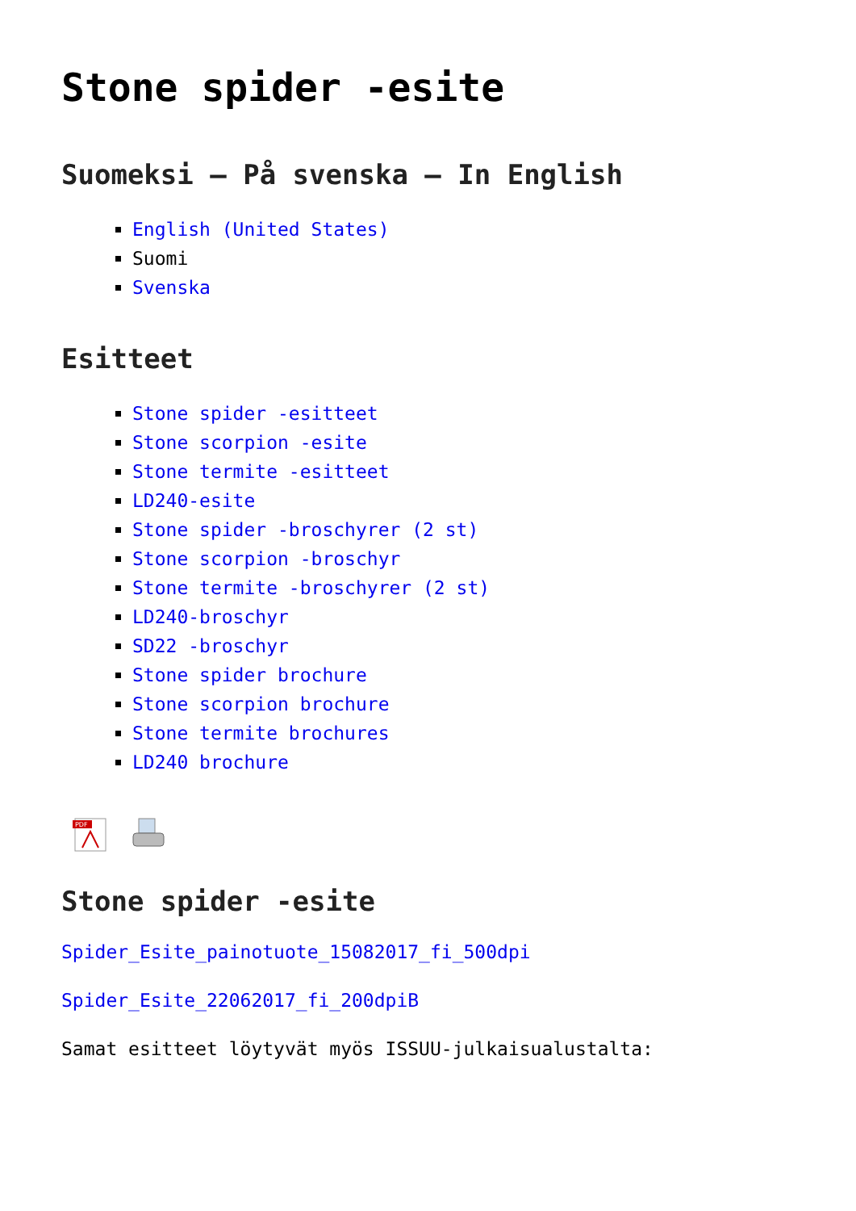Stone spider -esite
Suomeksi – På svenska – In English
English (United States)
Suomi
Svenska
Esitteet
Stone spider -esitteet
Stone scorpion -esite
Stone termite -esitteet
LD240-esite
Stone spider -broschyrer (2 st)
Stone scorpion -broschyr
Stone termite -broschyrer (2 st)
LD240-broschyr
SD22 -broschyr
Stone spider brochure
Stone scorpion brochure
Stone termite brochures
LD240 brochure
PDF
Stone spider -esite
Spider_Esite_painotuote_15082017_fi_500dpi
Spider_Esite_22062017_fi_200dpiB
Samat esitteet löytyvät myös ISSUU-julkaisualustalta: